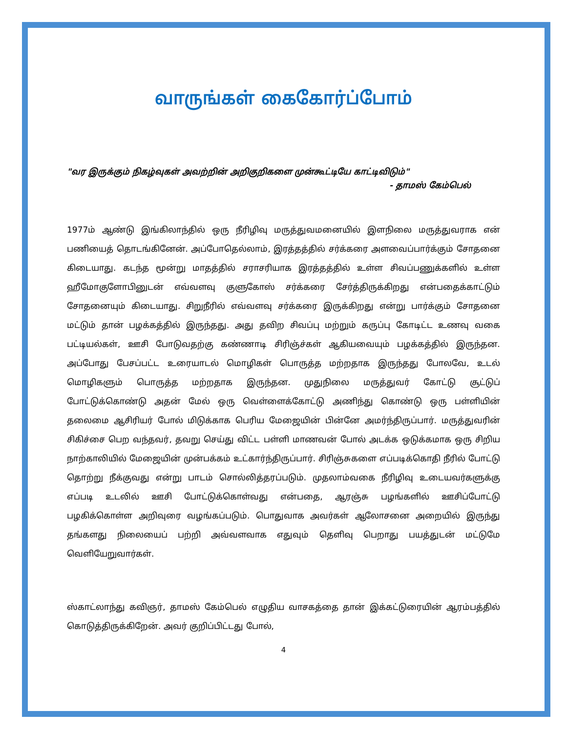வாருங்கள் கைகோர்ப்போம்
"வர இருக்கும் நிகழ்வுகள் அவற்றின் அறிகுறிகளை முன்கூட்டியே காட்டிவிடும்"
- தாமஸ் கேம்பெல்
1977ம் ஆண்டு இங்கிலாந்தில் ஒரு நீரிழிவு மருத்துவமனையில் இளநிலை மருத்துவராக என் பணியைத் தொடங்கினேன். அப்போதெல்லாம், இரத்தத்தில் சர்க்கரை அளவைப்பார்க்கும் சோதனை கிடையாது. கடந்த மூன்று மாதத்தில் சராசரியாக இரத்தத்தில் உள்ள சிவப்பணுக்களில் உள்ள ஹீமோகுளோபினுடன் எவ்வளவு குளுகோஸ் சர்க்கரை சேர்த்திருக்கிறது என்பதைக்காட்டும் சோதனையும் கிடையாது. சிறுநீரில் எவ்வளவு சர்க்கரை இருக்கிறது என்று பார்க்கும் சோதனை மட்டும் தான் பழக்கத்தில் இருந்தது. அது தவிற சிவப்பு மற்றும் கருப்பு கோடிட்ட உணவு வகை பட்டியல்கள், ஊசி போடுவதற்கு கண்ணாடி சிரிஞ்ச்கள் ஆகியவையும் பழக்கத்தில் இருந்தன. அப்போது பேசப்பட்ட உரையாடல் மொழிகள் பொருத்த மற்றதாக இருந்தது போலவே, உடல் மொழிகளும் பொருத்த மற்றதாக இருந்தன. முதுநிலை மருத்துவர் கோட்டு சூட்டுப் போட்டுக்கொண்டு அதன் மேல் ஒரு வெள்ளைக்கோட்டு அணிந்து கொண்டு ஒரு பள்ளியின் தலைமை ஆசிரியர் போல் மிடுக்காக பெரிய மேஜையின் பின்னே அமர்ந்திருப்பார். மருத்துவரின் சிகிச்சை பெற வந்தவர், தவறு செய்து விட்ட பள்ளி மாணவன் போல் அடக்க ஒடுக்கமாக ஒரு சிறிய நாற்காலியில் மேஜையின் முன்பக்கம் உட்கார்ந்திருப்பார். சிரிஞ்சுகளை எப்படிக்கொதி நீரில் போட்டு தொற்று நீக்குவது என்று பாடம் சொல்லித்தரப்படும். முதலாம்வகை நீரிழிவு உடையவர்களுக்கு எப்படி உடலில் ஊசி போட்டுக்கொள்வது என்பதை, ஆரஞ்சு பழங்களில் ஊசிப்போட்டு பழகிக்கொள்ள அறிவுரை வழங்கப்படும். பொதுவாக அவர்கள் ஆலோசனை அறையில் இருந்து தங்களது நிலையைப் பற்றி அவ்வளவாக எதுவும் தெளிவு பெறாது பயத்துடன் மட்டுமே வெளியேறுவார்கள்.
ஸ்காட்லாந்து கவிஞர், தாமஸ் கேம்பெல் எழுதிய வாசகத்தை தான் இக்கட்டுரையின் ஆரம்பத்தில் கொடுத்திருக்கிறேன். அவர் குறிப்பிட்டது போல்,
4